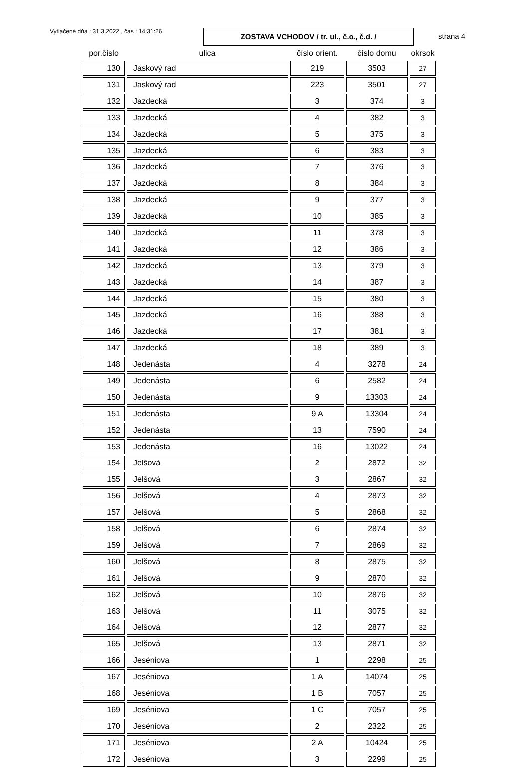Vytlačené dňa : 31.3.2022 , čas : 14:31:26
ZOSTAVA VCHODOV / tr. ul., č.o., č.d. /
strana 4
| por.číslo | ulica | číslo orient. | číslo domu | okrsok |
| --- | --- | --- | --- | --- |
| 130 | Jaskový rad | 219 | 3503 | 27 |
| 131 | Jaskový rad | 223 | 3501 | 27 |
| 132 | Jazdecká | 3 | 374 | 3 |
| 133 | Jazdecká | 4 | 382 | 3 |
| 134 | Jazdecká | 5 | 375 | 3 |
| 135 | Jazdecká | 6 | 383 | 3 |
| 136 | Jazdecká | 7 | 376 | 3 |
| 137 | Jazdecká | 8 | 384 | 3 |
| 138 | Jazdecká | 9 | 377 | 3 |
| 139 | Jazdecká | 10 | 385 | 3 |
| 140 | Jazdecká | 11 | 378 | 3 |
| 141 | Jazdecká | 12 | 386 | 3 |
| 142 | Jazdecká | 13 | 379 | 3 |
| 143 | Jazdecká | 14 | 387 | 3 |
| 144 | Jazdecká | 15 | 380 | 3 |
| 145 | Jazdecká | 16 | 388 | 3 |
| 146 | Jazdecká | 17 | 381 | 3 |
| 147 | Jazdecká | 18 | 389 | 3 |
| 148 | Jedenásta | 4 | 3278 | 24 |
| 149 | Jedenásta | 6 | 2582 | 24 |
| 150 | Jedenásta | 9 | 13303 | 24 |
| 151 | Jedenásta | 9 A | 13304 | 24 |
| 152 | Jedenásta | 13 | 7590 | 24 |
| 153 | Jedenásta | 16 | 13022 | 24 |
| 154 | Jelšová | 2 | 2872 | 32 |
| 155 | Jelšová | 3 | 2867 | 32 |
| 156 | Jelšová | 4 | 2873 | 32 |
| 157 | Jelšová | 5 | 2868 | 32 |
| 158 | Jelšová | 6 | 2874 | 32 |
| 159 | Jelšová | 7 | 2869 | 32 |
| 160 | Jelšová | 8 | 2875 | 32 |
| 161 | Jelšová | 9 | 2870 | 32 |
| 162 | Jelšová | 10 | 2876 | 32 |
| 163 | Jelšová | 11 | 3075 | 32 |
| 164 | Jelšová | 12 | 2877 | 32 |
| 165 | Jelšová | 13 | 2871 | 32 |
| 166 | Jeséniova | 1 | 2298 | 25 |
| 167 | Jeséniova | 1 A | 14074 | 25 |
| 168 | Jeséniova | 1 B | 7057 | 25 |
| 169 | Jeséniova | 1 C | 7057 | 25 |
| 170 | Jeséniova | 2 | 2322 | 25 |
| 171 | Jeséniova | 2 A | 10424 | 25 |
| 172 | Jeséniova | 3 | 2299 | 25 |